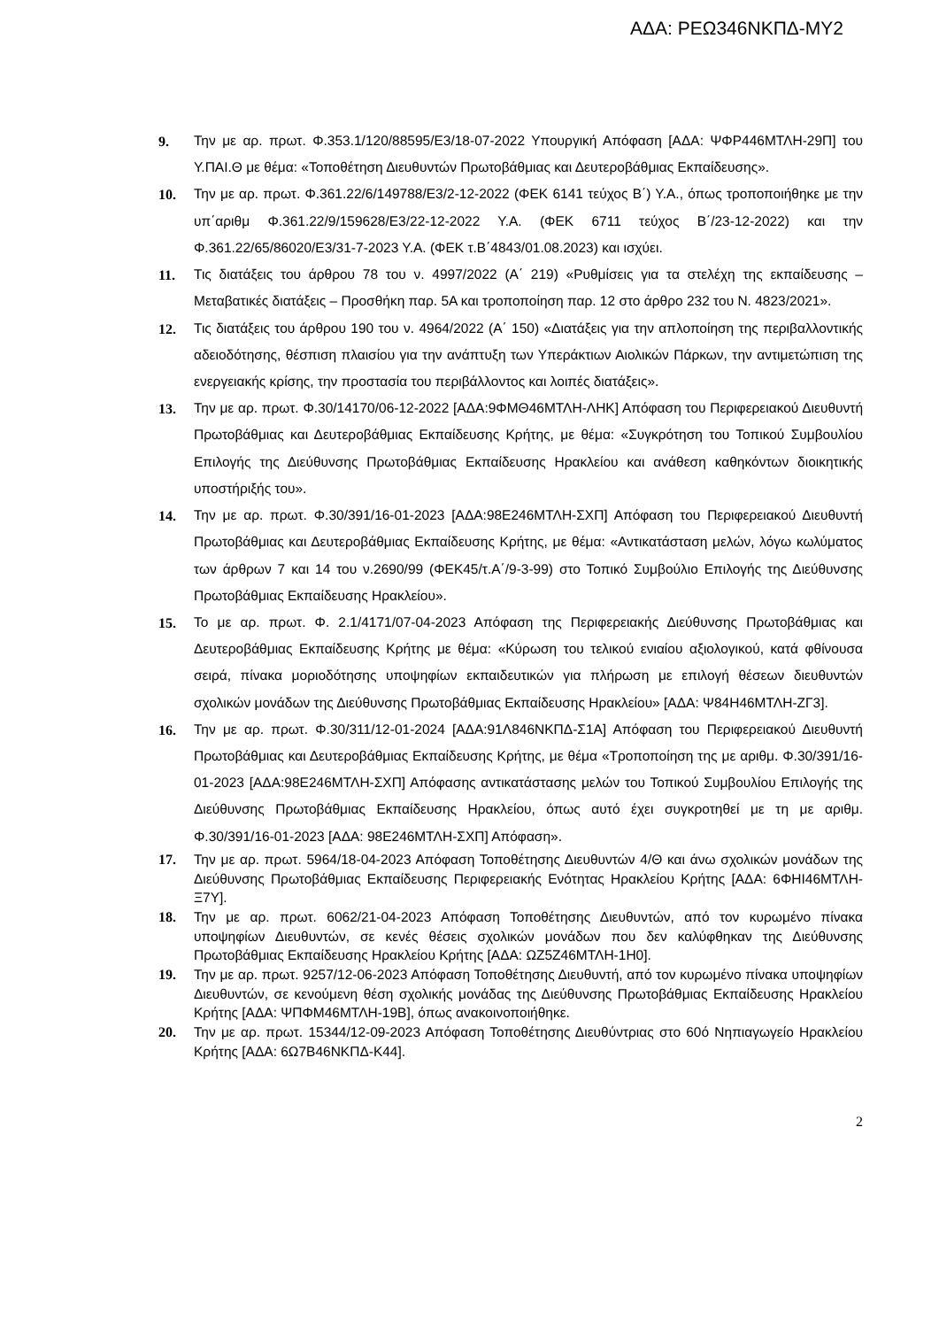ΑΔΑ: ΡΕΩ346ΝΚΠΔ-ΜΥ2
9. Την με αρ. πρωτ. Φ.353.1/120/88595/Ε3/18-07-2022 Υπουργική Απόφαση [ΑΔΑ: ΨΦΡ446ΜΤΛΗ-29Π] του Υ.ΠΑΙ.Θ με θέμα: «Τοποθέτηση Διευθυντών Πρωτοβάθμιας και Δευτεροβάθμιας Εκπαίδευσης».
10. Την με αρ. πρωτ. Φ.361.22/6/149788/Ε3/2-12-2022 (ΦΕΚ 6141 τεύχος Β΄) Υ.Α., όπως τροποποιήθηκε με την υπ΄αριθμ Φ.361.22/9/159628/Ε3/22-12-2022 Υ.Α. (ΦΕΚ 6711 τεύχος Β΄/23-12-2022) και την Φ.361.22/65/86020/Ε3/31-7-2023 Υ.Α. (ΦΕΚ τ.Β΄4843/01.08.2023) και ισχύει.
11. Τις διατάξεις του άρθρου 78 του ν. 4997/2022 (Α΄ 219) «Ρυθμίσεις για τα στελέχη της εκπαίδευσης – Μεταβατικές διατάξεις – Προσθήκη παρ. 5Α και τροποποίηση παρ. 12 στο άρθρο 232 του Ν. 4823/2021».
12. Τις διατάξεις του άρθρου 190 του ν. 4964/2022 (Α΄ 150) «Διατάξεις για την απλοποίηση της περιβαλλοντικής αδειοδότησης, θέσπιση πλαισίου για την ανάπτυξη των Υπεράκτιων Αιολικών Πάρκων, την αντιμετώπιση της ενεργειακής κρίσης, την προστασία του περιβάλλοντος και λοιπές διατάξεις».
13. Την με αρ. πρωτ. Φ.30/14170/06-12-2022 [ΑΔΑ:9ΦΜΘ46ΜΤΛΗ-ΛΗΚ] Απόφαση του Περιφερειακού Διευθυντή Πρωτοβάθμιας και Δευτεροβάθμιας Εκπαίδευσης Κρήτης, με θέμα: «Συγκρότηση του Τοπικού Συμβουλίου Επιλογής της Διεύθυνσης Πρωτοβάθμιας Εκπαίδευσης Ηρακλείου και ανάθεση καθηκόντων διοικητικής υποστήριξής του».
14. Την με αρ. πρωτ. Φ.30/391/16-01-2023 [ΑΔΑ:98Ε246ΜΤΛΗ-ΣΧΠ] Απόφαση του Περιφερειακού Διευθυντή Πρωτοβάθμιας και Δευτεροβάθμιας Εκπαίδευσης Κρήτης, με θέμα: «Αντικατάσταση μελών, λόγω κωλύματος των άρθρων 7 και 14 του ν.2690/99 (ΦΕΚ45/τ.Α΄/9-3-99) στο Τοπικό Συμβούλιο Επιλογής της Διεύθυνσης Πρωτοβάθμιας Εκπαίδευσης Ηρακλείου».
15. Το με αρ. πρωτ. Φ. 2.1/4171/07-04-2023 Απόφαση της Περιφερειακής Διεύθυνσης Πρωτοβάθμιας και Δευτεροβάθμιας Εκπαίδευσης Κρήτης με θέμα: «Κύρωση του τελικού ενιαίου αξιολογικού, κατά φθίνουσα σειρά, πίνακα μοριοδότησης υποψηφίων εκπαιδευτικών για πλήρωση με επιλογή θέσεων διευθυντών σχολικών μονάδων της Διεύθυνσης Πρωτοβάθμιας Εκπαίδευσης Ηρακλείου» [ΑΔΑ: Ψ84Η46ΜΤΛΗ-ΖΓ3].
16. Την με αρ. πρωτ. Φ.30/311/12-01-2024 [ΑΔΑ:91Λ846ΝΚΠΔ-Σ1Α] Απόφαση του Περιφερειακού Διευθυντή Πρωτοβάθμιας και Δευτεροβάθμιας Εκπαίδευσης Κρήτης, με θέμα «Τροποποίηση της με αριθμ. Φ.30/391/16-01-2023 [ΑΔΑ:98Ε246ΜΤΛΗ-ΣΧΠ] Απόφασης αντικατάστασης μελών του Τοπικού Συμβουλίου Επιλογής της Διεύθυνσης Πρωτοβάθμιας Εκπαίδευσης Ηρακλείου, όπως αυτό έχει συγκροτηθεί με τη με αριθμ. Φ.30/391/16-01-2023 [ΑΔΑ: 98Ε246ΜΤΛΗ-ΣΧΠ] Απόφαση».
17. Την με αρ. πρωτ. 5964/18-04-2023 Απόφαση Τοποθέτησης Διευθυντών 4/Θ και άνω σχολικών μονάδων της Διεύθυνσης Πρωτοβάθμιας Εκπαίδευσης Περιφερειακής Ενότητας Ηρακλείου Κρήτης [ΑΔΑ: 6ΦΗΙ46ΜΤΛΗ-Ξ7Υ].
18. Την με αρ. πρωτ. 6062/21-04-2023 Απόφαση Τοποθέτησης Διευθυντών, από τον κυρωμένο πίνακα υποψηφίων Διευθυντών, σε κενές θέσεις σχολικών μονάδων που δεν καλύφθηκαν της Διεύθυνσης Πρωτοβάθμιας Εκπαίδευσης Ηρακλείου Κρήτης [ΑΔΑ: ΩΖ5Ζ46ΜΤΛΗ-1Η0].
19. Την με αρ. πρωτ. 9257/12-06-2023 Απόφαση Τοποθέτησης Διευθυντή, από τον κυρωμένο πίνακα υποψηφίων Διευθυντών, σε κενούμενη θέση σχολικής μονάδας της Διεύθυνσης Πρωτοβάθμιας Εκπαίδευσης Ηρακλείου Κρήτης [ΑΔΑ: ΨΠΦΜ46ΜΤΛΗ-19Β], όπως ανακοινοποιήθηκε.
20. Την με αρ. πρωτ. 15344/12-09-2023 Απόφαση Τοποθέτησης Διευθύντριας στο 60ό Νηπιαγωγείο Ηρακλείου Κρήτης [ΑΔΑ: 6Ω7Β46ΝΚΠΔ-Κ44].
2